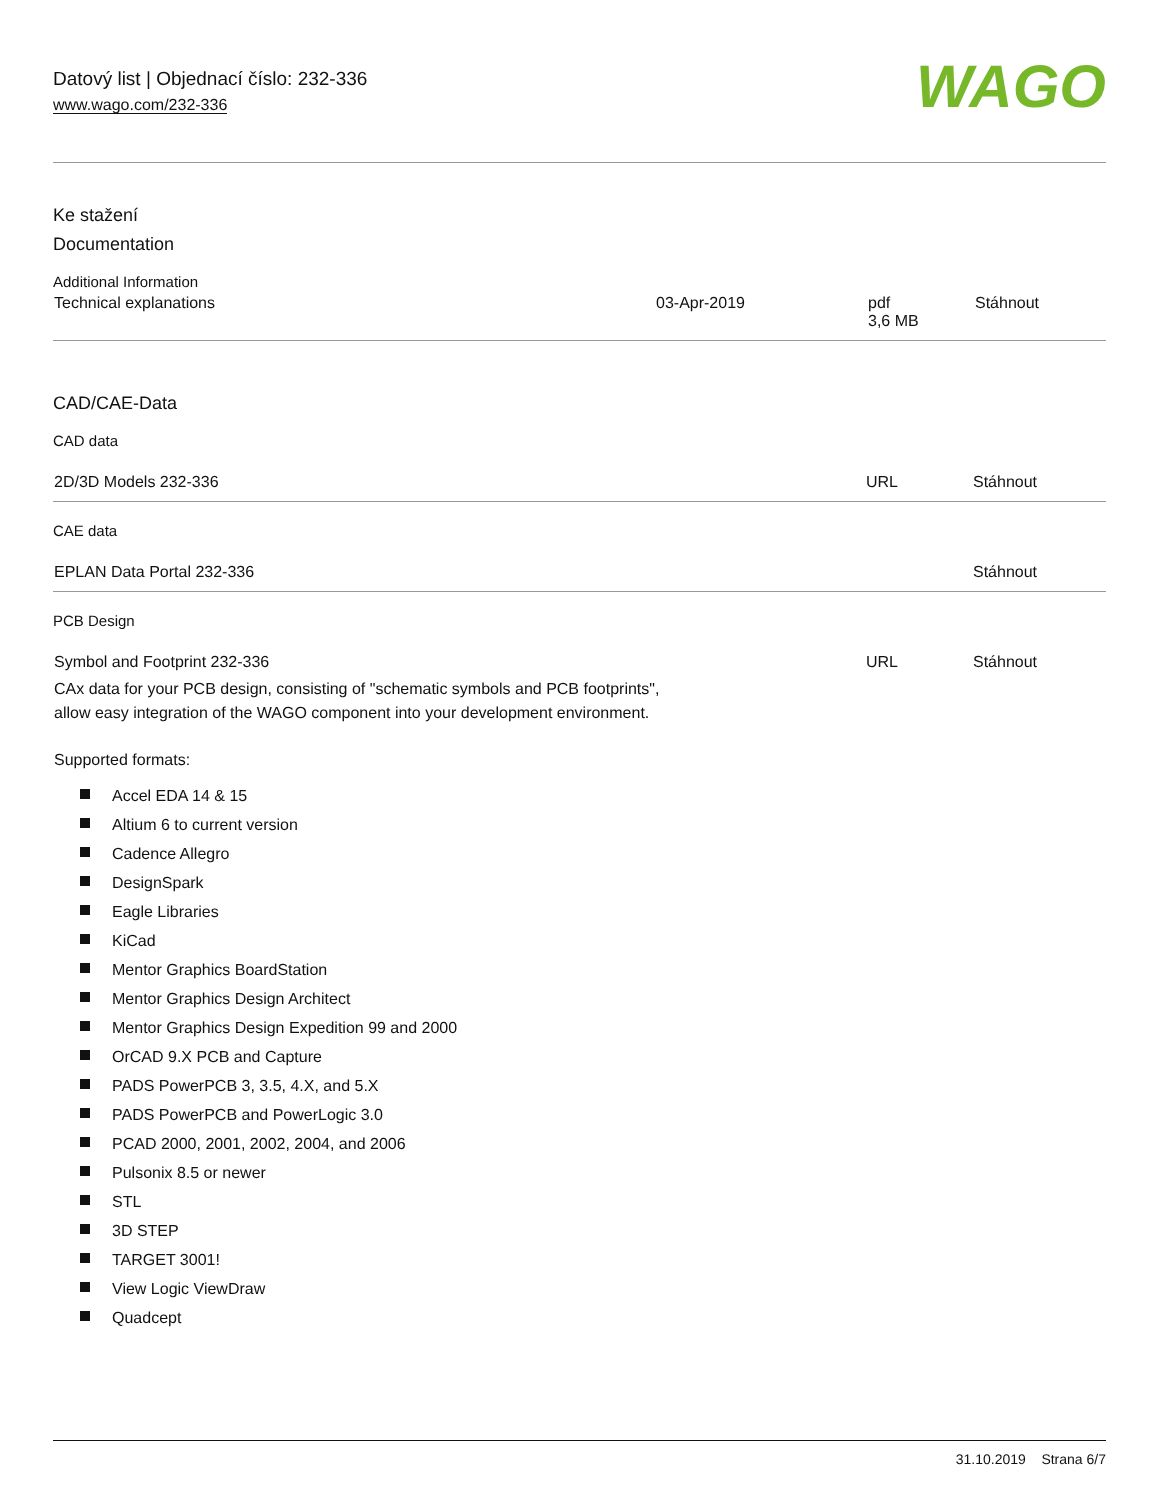Datový list | Objednací číslo: 232-336
www.wago.com/232-336
WAGO
Ke stažení
Documentation
Additional Information
| Technical explanations | 03-Apr-2019 | pdf 3,6 MB | Stáhnout |
CAD/CAE-Data
CAD data
| 2D/3D Models 232-336 | URL | Stáhnout |
CAE data
| EPLAN Data Portal 232-336 | | Stáhnout |
PCB Design
| Symbol and Footprint 232-336 CAx data for your PCB design, consisting of "schematic symbols and PCB footprints", allow easy integration of the WAGO component into your development environment. | URL | Stáhnout |
Supported formats:
Accel EDA 14 & 15
Altium 6 to current version
Cadence Allegro
DesignSpark
Eagle Libraries
KiCad
Mentor Graphics BoardStation
Mentor Graphics Design Architect
Mentor Graphics Design Expedition 99 and 2000
OrCAD 9.X PCB and Capture
PADS PowerPCB 3, 3.5, 4.X, and 5.X
PADS PowerPCB and PowerLogic 3.0
PCAD 2000, 2001, 2002, 2004, and 2006
Pulsonix 8.5 or newer
STL
3D STEP
TARGET 3001!
View Logic ViewDraw
Quadcept
31.10.2019 Strana 6/7